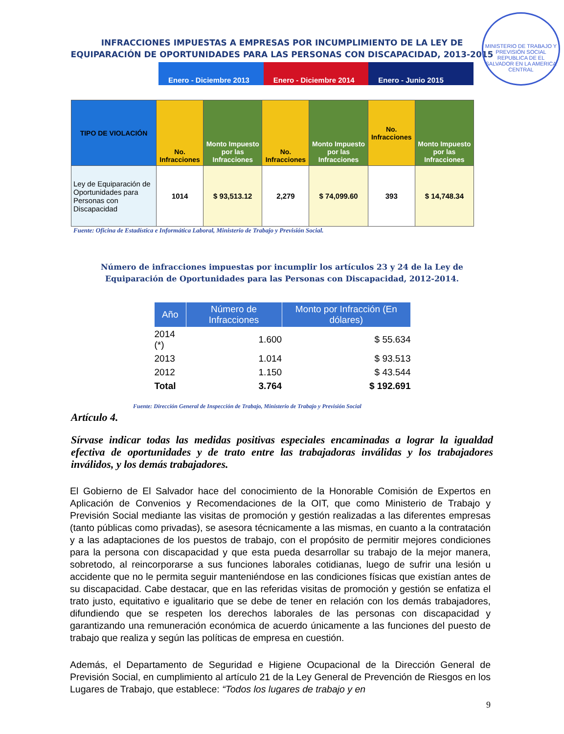MINISTERIO DE TRABAJO Y PREVISIÓN SOCIAL
REPUBLICA DE EL SALVADOR EN LA AMERICA CENTRAL
INFRACCIONES IMPUESTAS A EMPRESAS POR INCUMPLIMIENTO DE LA LEY DE
EQUIPARACIÓN DE OPORTUNIDADES PARA LAS PERSONAS CON DISCAPACIDAD, 2013-2015
Enero - Diciembre 2013 Enero - Diciembre 2014 Enero - Junio 2015
| TIPO DE VIOLACIÓN | No. Infracciones | Monto Impuesto por las Infracciones | No. Infracciones | Monto Impuesto por las Infracciones | No. Infracciones | Monto Impuesto por las Infracciones |
| --- | --- | --- | --- | --- | --- | --- |
| Ley de Equiparación de Oportunidades para Personas con Discapacidad | 1014 | $ 93,513.12 | 2,279 | $ 74,099.60 | 393 | $ 14,748.34 |
Fuente: Oficina de Estadística e Informática Laboral, Ministerio de Trabajo y Previsión Social.
Número de infracciones impuestas por incumplir los artículos 23 y 24 de la Ley de
Equiparación de Oportunidades para las Personas con Discapacidad, 2012-2014.
| Año | Número de Infracciones | Monto por Infracción (En dólares) |
| --- | --- | --- |
| 2014 (*) | 1.600 | $ 55.634 |
| 2013 | 1.014 | $ 93.513 |
| 2012 | 1.150 | $ 43.544 |
| Total | 3.764 | $ 192.691 |
Fuente: Dirección General de Inspección de Trabajo, Ministerio de Trabajo y Previsión Social
Artículo 4.
Sírvase indicar todas las medidas positivas especiales encaminadas a lograr la igualdad efectiva de oportunidades y de trato entre las trabajadoras inválidas y los trabajadores inválidos, y los demás trabajadores.
El Gobierno de El Salvador hace del conocimiento de la Honorable Comisión de Expertos en Aplicación de Convenios y Recomendaciones de la OIT, que como Ministerio de Trabajo y Previsión Social mediante las visitas de promoción y gestión realizadas a las diferentes empresas (tanto públicas como privadas), se asesora técnicamente a las mismas, en cuanto a la contratación y a las adaptaciones de los puestos de trabajo, con el propósito de permitir mejores condiciones para la persona con discapacidad y que esta pueda desarrollar su trabajo de la mejor manera, sobretodo, al reincorporarse a sus funciones laborales cotidianas, luego de sufrir una lesión u accidente que no le permita seguir manteniéndose en las condiciones físicas que existían antes de su discapacidad. Cabe destacar, que en las referidas visitas de promoción y gestión se enfatiza el trato justo, equitativo e igualitario que se debe de tener en relación con los demás trabajadores, difundiendo que se respeten los derechos laborales de las personas con discapacidad y garantizando una remuneración económica de acuerdo únicamente a las funciones del puesto de trabajo que realiza y según las políticas de empresa en cuestión.
Además, el Departamento de Seguridad e Higiene Ocupacional de la Dirección General de Previsión Social, en cumplimiento al artículo 21 de la Ley General de Prevención de Riesgos en los Lugares de Trabajo, que establece: “Todos los lugares de trabajo y en
9